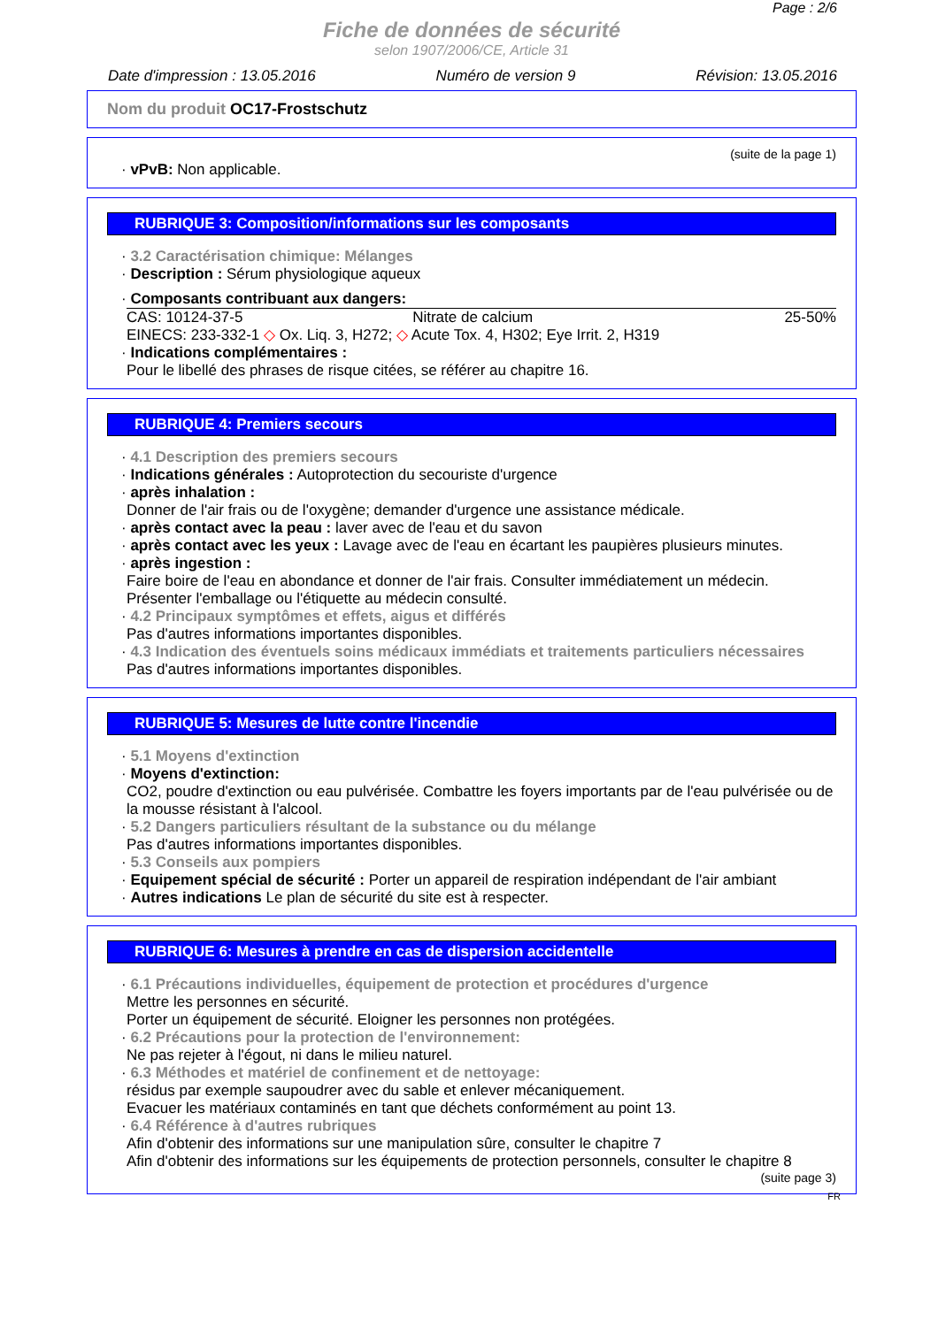Page : 2/6
Fiche de données de sécurité
selon 1907/2006/CE, Article 31
Date d'impression : 13.05.2016 Numéro de version 9 Révision: 13.05.2016
Nom du produit OC17-Frostschutz
(suite de la page 1)
· vPvB: Non applicable.
RUBRIQUE 3: Composition/informations sur les composants
· 3.2 Caractérisation chimique: Mélanges
· Description : Sérum physiologique aqueux
· Composants contribuant aux dangers:
| CAS: 10124-37-5 | Nitrate de calcium | 25-50% |
| EINECS: 233-332-1 ◇ Ox. Liq. 3, H272; ◇ Acute Tox. 4, H302; Eye Irrit. 2, H319 | | |
· Indications complémentaires :
Pour le libellé des phrases de risque citées, se référer au chapitre 16.
RUBRIQUE 4: Premiers secours
· 4.1 Description des premiers secours
· Indications générales : Autoprotection du secouriste d'urgence
· après inhalation :
Donner de l'air frais ou de l'oxygène; demander d'urgence une assistance médicale.
· après contact avec la peau : laver avec de l'eau et du savon
· après contact avec les yeux : Lavage avec de l'eau en écartant les paupières plusieurs minutes.
· après ingestion :
Faire boire de l'eau en abondance et donner de l'air frais. Consulter immédiatement un médecin.
Présenter l'emballage ou l'étiquette au médecin consulté.
· 4.2 Principaux symptômes et effets, aigus et différés
Pas d'autres informations importantes disponibles.
· 4.3 Indication des éventuels soins médicaux immédiats et traitements particuliers nécessaires
Pas d'autres informations importantes disponibles.
RUBRIQUE 5: Mesures de lutte contre l'incendie
· 5.1 Moyens d'extinction
· Moyens d'extinction:
CO2, poudre d'extinction ou eau pulvérisée. Combattre les foyers importants par de l'eau pulvérisée ou de la mousse résistant à l'alcool.
· 5.2 Dangers particuliers résultant de la substance ou du mélange
Pas d'autres informations importantes disponibles.
· 5.3 Conseils aux pompiers
· Equipement spécial de sécurité : Porter un appareil de respiration indépendant de l'air ambiant
· Autres indications Le plan de sécurité du site est à respecter.
RUBRIQUE 6: Mesures à prendre en cas de dispersion accidentelle
· 6.1 Précautions individuelles, équipement de protection et procédures d'urgence
Mettre les personnes en sécurité.
Porter un équipement de sécurité. Eloigner les personnes non protégées.
· 6.2 Précautions pour la protection de l'environnement:
Ne pas rejeter à l'égout, ni dans le milieu naturel.
· 6.3 Méthodes et matériel de confinement et de nettoyage:
résidus par exemple saupoudrer avec du sable et enlever mécaniquement.
Evacuer les matériaux contaminés en tant que déchets conformément au point 13.
· 6.4 Référence à d'autres rubriques
Afin d'obtenir des informations sur une manipulation sûre, consulter le chapitre 7
Afin d'obtenir des informations sur les équipements de protection personnels, consulter le chapitre 8
(suite page 3)
FR